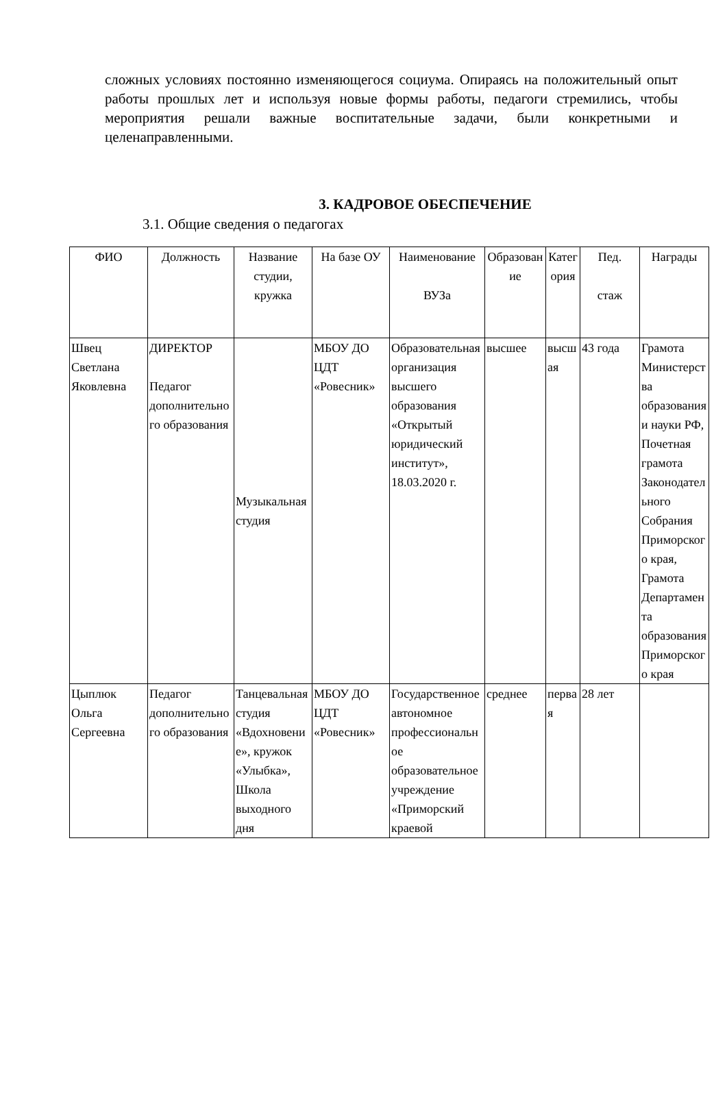сложных условиях постоянно изменяющегося социума. Опираясь на положительный опыт работы прошлых лет и используя новые формы работы, педагоги стремились, чтобы мероприятия решали важные воспитательные задачи, были конкретными и целенаправленными.
3. КАДРОВОЕ ОБЕСПЕЧЕНИЕ
3.1. Общие сведения о педагогах
| ФИО | Должность | Название студии, кружка | На базе ОУ | Наименование ВУЗа | Образование | Категория | Пед. стаж | Награды |
| --- | --- | --- | --- | --- | --- | --- | --- | --- |
| Швец Светлана Яковлевна | ДИРЕКТОР Педагог дополнительного образования | Музыкальная студия | МБОУ ДО ЦДТ «Ровесник» | Образовательная организация высшего образования «Открытый юридический институт», 18.03.2020 г. | высшее | высшая | 43 года | Грамота Министерства образования и науки РФ, Почетная грамота Законодательного Собрания Приморского края, Грамота Департамента образования Приморского края |
| Цыплюк Ольга Сергеевна | Педагог дополнительного образования | Танцевальная студия «Вдохновение», кружок «Улыбка», Школа выходного дня | МБОУ ДО ЦДТ «Ровесник» | Государственное автономное профессиональное образовательное учреждение «Приморский краевой | среднее | первая | 28 лет | |